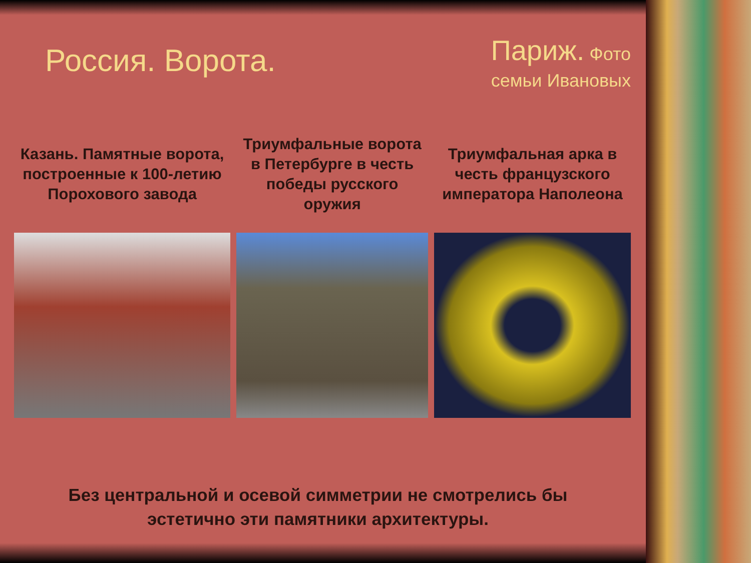Россия. Ворота.
Париж. Фото
семьи Ивановых
Казань. Памятные ворота, построенные к 100-летию Порохового завода
Триумфальные ворота в Петербурге в честь победы русского оружия
Триумфальная арка в честь французского императора Наполеона
Без центральной и осевой симметрии не смотрелись бы
эстетично эти памятники архитектуры.